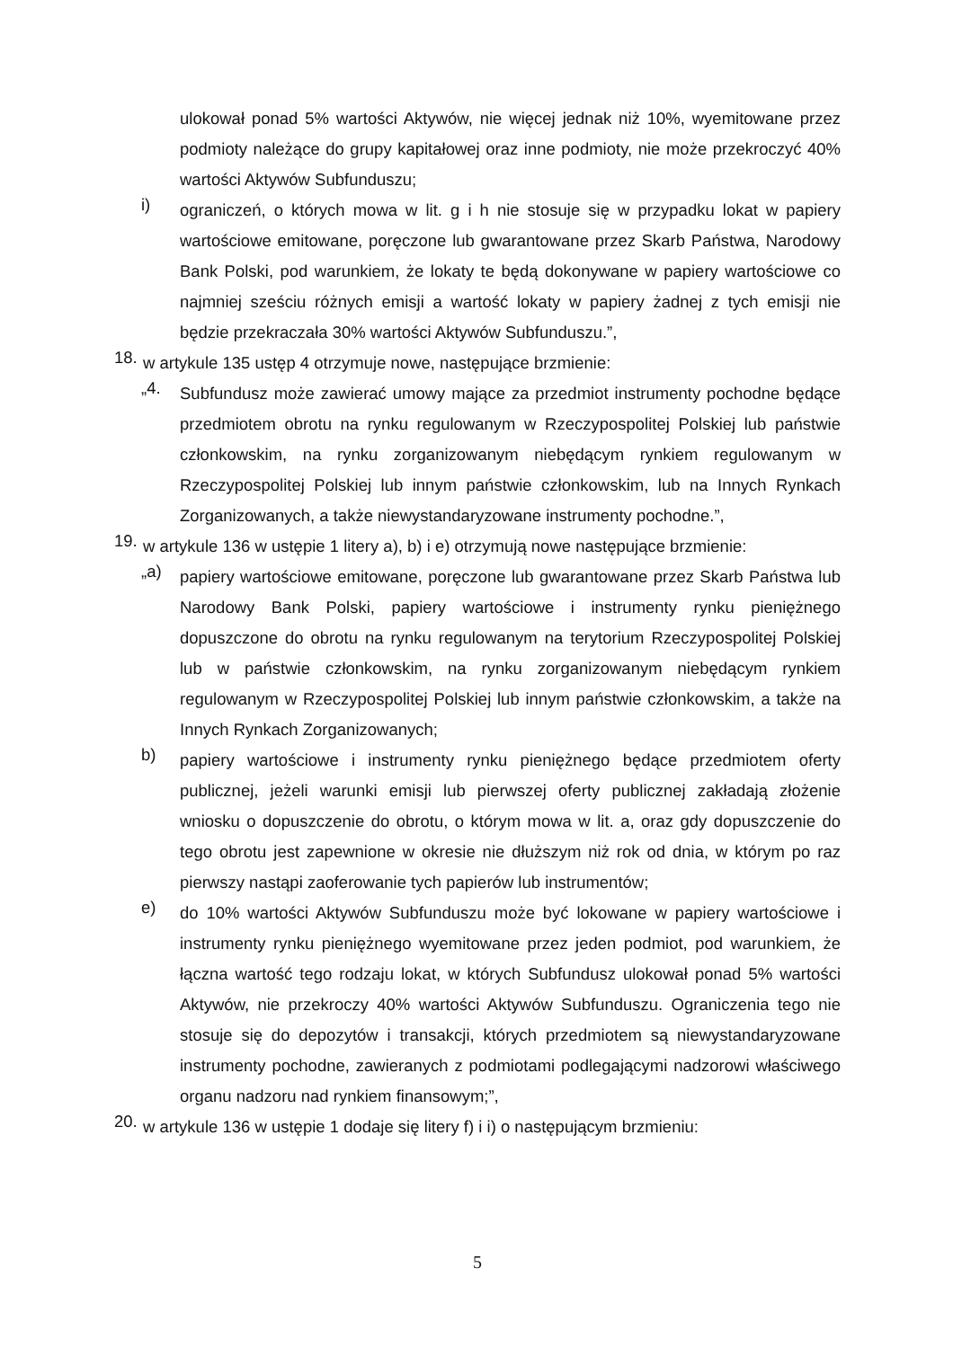ulokował ponad 5% wartości Aktywów, nie więcej jednak niż 10%, wyemitowane przez podmioty należące do grupy kapitałowej oraz inne podmioty, nie może przekroczyć 40% wartości Aktywów Subfunduszu;
i)
ograniczeń, o których mowa w lit. g i h nie stosuje się w przypadku lokat w papiery wartościowe emitowane, poręczone lub gwarantowane przez Skarb Państwa, Narodowy Bank Polski, pod warunkiem, że lokaty te będą dokonywane w papiery wartościowe co najmniej sześciu różnych emisji a wartość lokaty w papiery żadnej z tych emisji nie będzie przekraczała 30% wartości Aktywów Subfunduszu.”,
18.
w artykule 135 ustęp 4 otrzymuje nowe, następujące brzmienie:
„4.
Subfundusz może zawierać umowy mające za przedmiot instrumenty pochodne będące przedmiotem obrotu na rynku regulowanym w Rzeczypospolitej Polskiej lub państwie członkowskim, na rynku zorganizowanym niebędącym rynkiem regulowanym w Rzeczypospolitej Polskiej lub innym państwie członkowskim, lub na Innych Rynkach Zorganizowanych, a także niewystandaryzowane instrumenty pochodne.”,
19.
w artykule 136 w ustępie 1 litery a), b) i e) otrzymują nowe następujące brzmienie:
„a)
papiery wartościowe emitowane, poręczone lub gwarantowane przez Skarb Państwa lub Narodowy Bank Polski, papiery wartościowe i instrumenty rynku pieniężnego dopuszczone do obrotu na rynku regulowanym na terytorium Rzeczypospolitej Polskiej lub w państwie członkowskim, na rynku zorganizowanym niebędącym rynkiem regulowanym w Rzeczypospolitej Polskiej lub innym państwie członkowskim, a także na Innych Rynkach Zorganizowanych;
b)
papiery wartościowe i instrumenty rynku pieniężnego będące przedmiotem oferty publicznej, jeżeli warunki emisji lub pierwszej oferty publicznej zakładają złożenie wniosku o dopuszczenie do obrotu, o którym mowa w lit. a, oraz gdy dopuszczenie do tego obrotu jest zapewnione w okresie nie dłuższym niż rok od dnia, w którym po raz pierwszy nastąpi zaoferowanie tych papierów lub instrumentów;
e)
do 10% wartości Aktywów Subfunduszu może być lokowane w papiery wartościowe i instrumenty rynku pieniężnego wyemitowane przez jeden podmiot, pod warunkiem, że łączna wartość tego rodzaju lokat, w których Subfundusz ulokował ponad 5% wartości Aktywów, nie przekroczy 40% wartości Aktywów Subfunduszu. Ograniczenia tego nie stosuje się do depozytów i transakcji, których przedmiotem są niewystandaryzowane instrumenty pochodne, zawieranych z podmiotami podlegającymi nadzorowi właściwego organu nadzoru nad rynkiem finansowym;”,
20.
w artykule 136 w ustępie 1 dodaje się litery f) i i) o następującym brzmieniu:
5